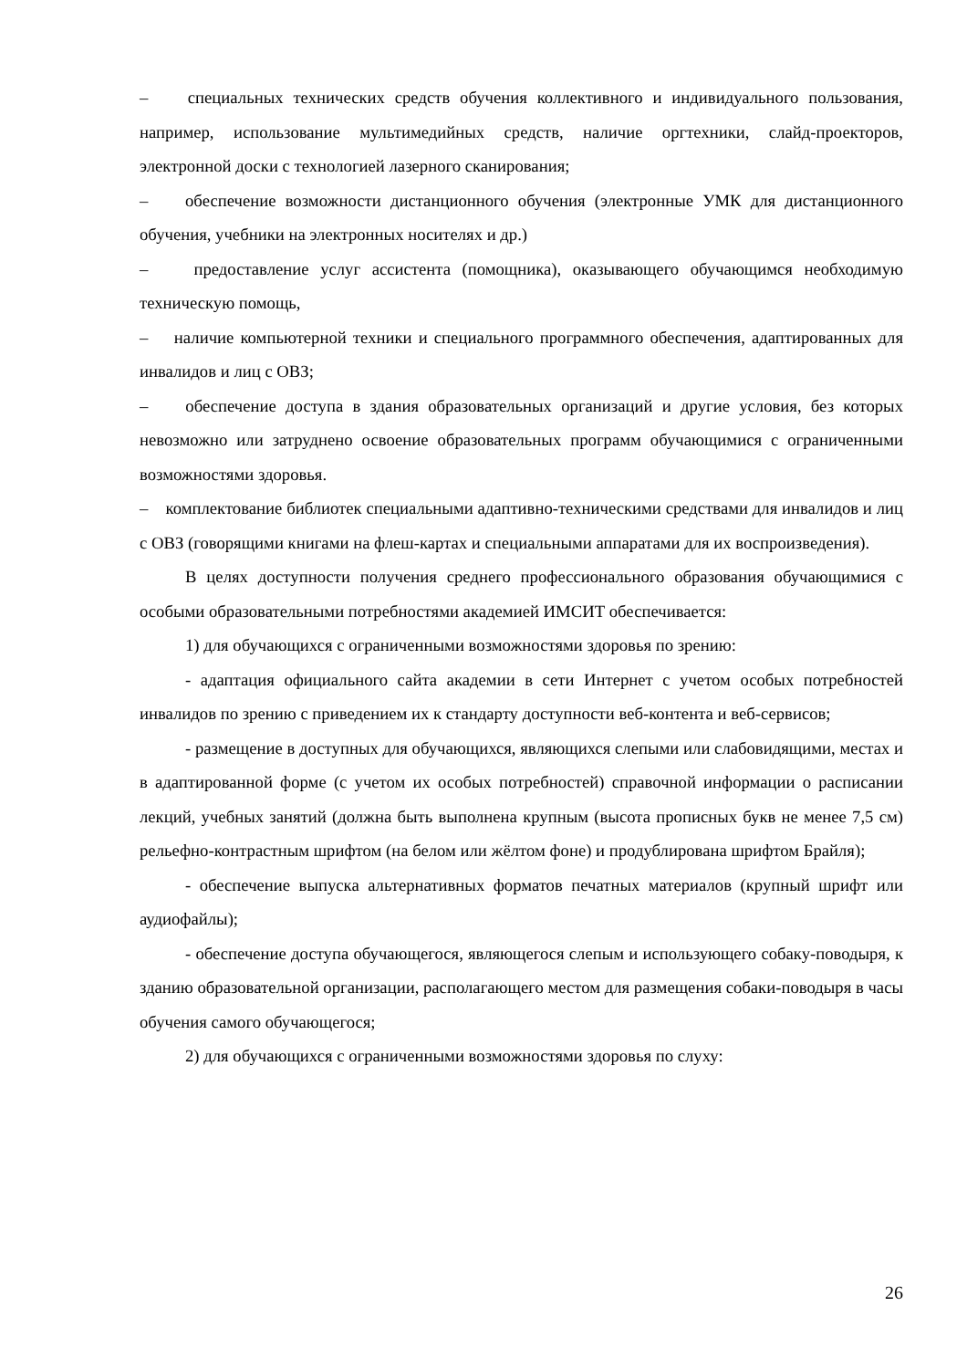– специальных технических средств обучения коллективного и индивидуального пользования, например, использование мультимедийных средств, наличие оргтехники, слайд-проекторов, электронной доски с технологией лазерного сканирования;
– обеспечение возможности дистанционного обучения (электронные УМК для дистанционного обучения, учебники на электронных носителях и др.)
– предоставление услуг ассистента (помощника), оказывающего обучающимся необходимую техническую помощь,
– наличие компьютерной техники и специального программного обеспечения, адаптированных для инвалидов и лиц с ОВЗ;
– обеспечение доступа в здания образовательных организаций и другие условия, без которых невозможно или затруднено освоение образовательных программ обучающимися с ограниченными возможностями здоровья.
– комплектование библиотек специальными адаптивно-техническими средствами для инвалидов и лиц с ОВЗ (говорящими книгами на флеш-картах и специальными аппаратами для их воспроизведения).
В целях доступности получения среднего профессионального образования обучающимися с особыми образовательными потребностями академией ИМСИТ обеспечивается:
1) для обучающихся с ограниченными возможностями здоровья по зрению:
- адаптация официального сайта академии в сети Интернет с учетом особых потребностей инвалидов по зрению с приведением их к стандарту доступности веб-контента и веб-сервисов;
- размещение в доступных для обучающихся, являющихся слепыми или слабовидящими, местах и в адаптированной форме (с учетом их особых потребностей) справочной информации о расписании лекций, учебных занятий (должна быть выполнена крупным (высота прописных букв не менее 7,5 см) рельефно-контрастным шрифтом (на белом или жёлтом фоне) и продублирована шрифтом Брайля);
- обеспечение выпуска альтернативных форматов печатных материалов (крупный шрифт или аудиофайлы);
- обеспечение доступа обучающегося, являющегося слепым и использующего собаку-поводыря, к зданию образовательной организации, располагающего местом для размещения собаки-поводыря в часы обучения самого обучающегося;
2) для обучающихся с ограниченными возможностями здоровья по слуху:
26